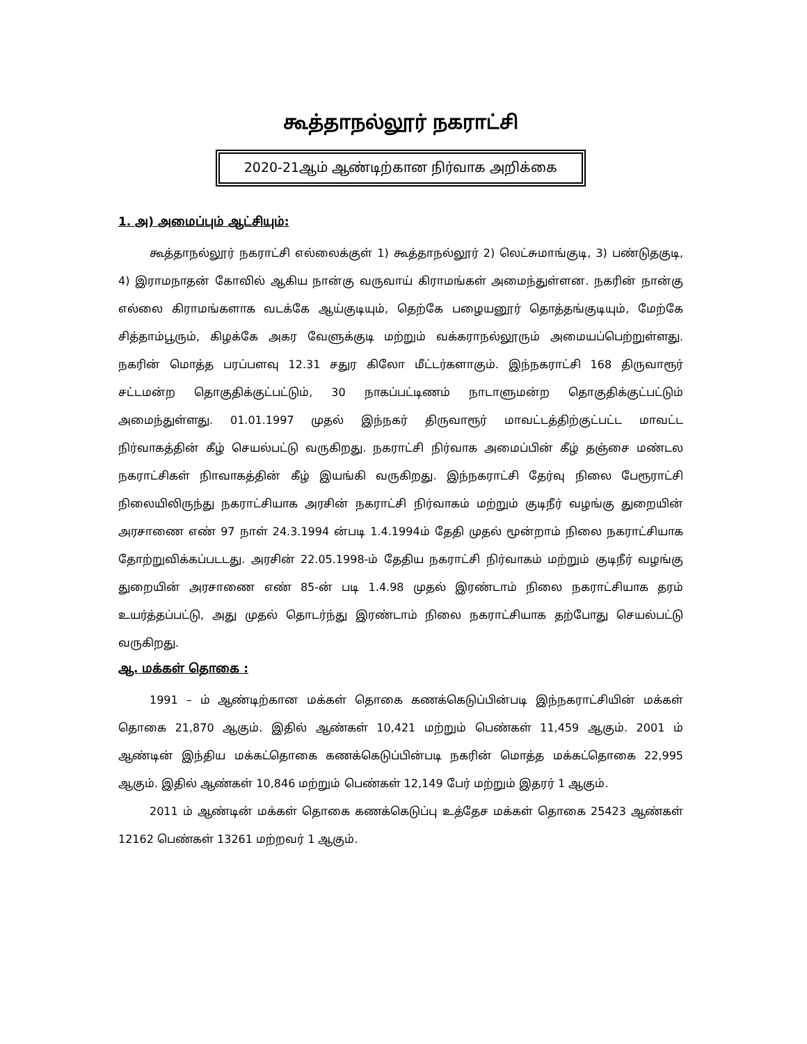கூத்தாநல்லூர் நகராட்சி
2020-21ஆம் ஆண்டிற்கான நிர்வாக அறிக்கை
1. அ) அமைப்பும் ஆட்சியும்:
கூத்தாநல்லூர் நகராட்சி எல்லைக்குள் 1) கூத்தாநல்லூர் 2) லெட்சுமாங்குடி, 3) பண்டுதகுடி, 4) இராமநாதன் கோவில் ஆகிய நான்கு வருவாய் கிராமங்கள் அமைந்துள்ளன. நகரின் நான்கு எல்லை கிராமங்களாக வடக்கே ஆய்குடியும், தெற்கே பழையனூர் தொத்தங்குடியும், மேற்கே சித்தாம்பூரும், கிழக்கே அகர வேளுக்குடி மற்றும் வக்கராநல்லூரும் அமையப்பெற்றுள்ளது. நகரின் மொத்த பரப்பளவு 12.31 சதுர கிலோ மீட்டர்களாகும். இந்நகராட்சி 168 திருவாரூர் சட்டமன்ற தொகுதிக்குட்பட்டும், 30 நாகப்பட்டிணம் நாடாளுமன்ற தொகுதிக்குட்பட்டும் அமைந்துள்ளது. 01.01.1997 முதல் இந்நகர் திருவாரூர் மாவட்டத்திற்குட்பட்ட மாவட்ட நிர்வாகத்தின் கீழ் செயல்பட்டு வருகிறது. நகராட்சி நிர்வாக அமைப்பின் கீழ் தஞ்சை மண்டல நகராட்சிகள் நிாவாகத்தின் கீழ் இயங்கி வருகிறது. இந்நகராட்சி தேர்வு நிலை பேரூராட்சி நிலையிலிருந்து நகராட்சியாக அரசின் நகராட்சி நிர்வாகம் மற்றும் குடிநீர் வழங்கு துறையின் அரசாணை எண் 97 நாள் 24.3.1994 ன்படி 1.4.1994ம் தேதி முதல் மூன்றாம் நிலை நகராட்சியாக தோற்றுவிக்கப்படடது. அரசின் 22.05.1998-ம் தேதிய நகராட்சி நிர்வாகம் மற்றும் குடிநீர் வழங்கு துறையின் அரசாணை எண் 85-ன் படி 1.4.98 முதல் இரண்டாம் நிலை நகராட்சியாக தரம் உயர்த்தப்பட்டு, அது முதல் தொடர்ந்து இரண்டாம் நிலை நகராட்சியாக தற்போது செயல்பட்டு வருகிறது.
ஆ. மக்கள் தொகை :
1991 – ம் ஆண்டிற்கான மக்கள் தொகை கணக்கெடுப்பின்படி இந்நகராட்சியின் மக்கள் தொகை 21,870 ஆகும். இதில் ஆண்கள் 10,421 மற்றும் பெண்கள் 11,459 ஆகும். 2001 ம் ஆண்டின் இந்திய மக்கட்தொகை கணக்கெடுப்பின்படி நகரின் மொத்த மக்கட்தொகை 22,995 ஆகும். இதில் ஆண்கள் 10,846 மற்றும் பெண்கள் 12,149 பேர் மற்றும் இதரர் 1 ஆகும்.
2011 ம் ஆண்டின் மக்கள் தொகை கணக்கெடுப்பு உத்தேச மக்கள் தொகை 25423 ஆண்கள் 12162 பெண்கள் 13261 மற்றவர் 1 ஆகும்.